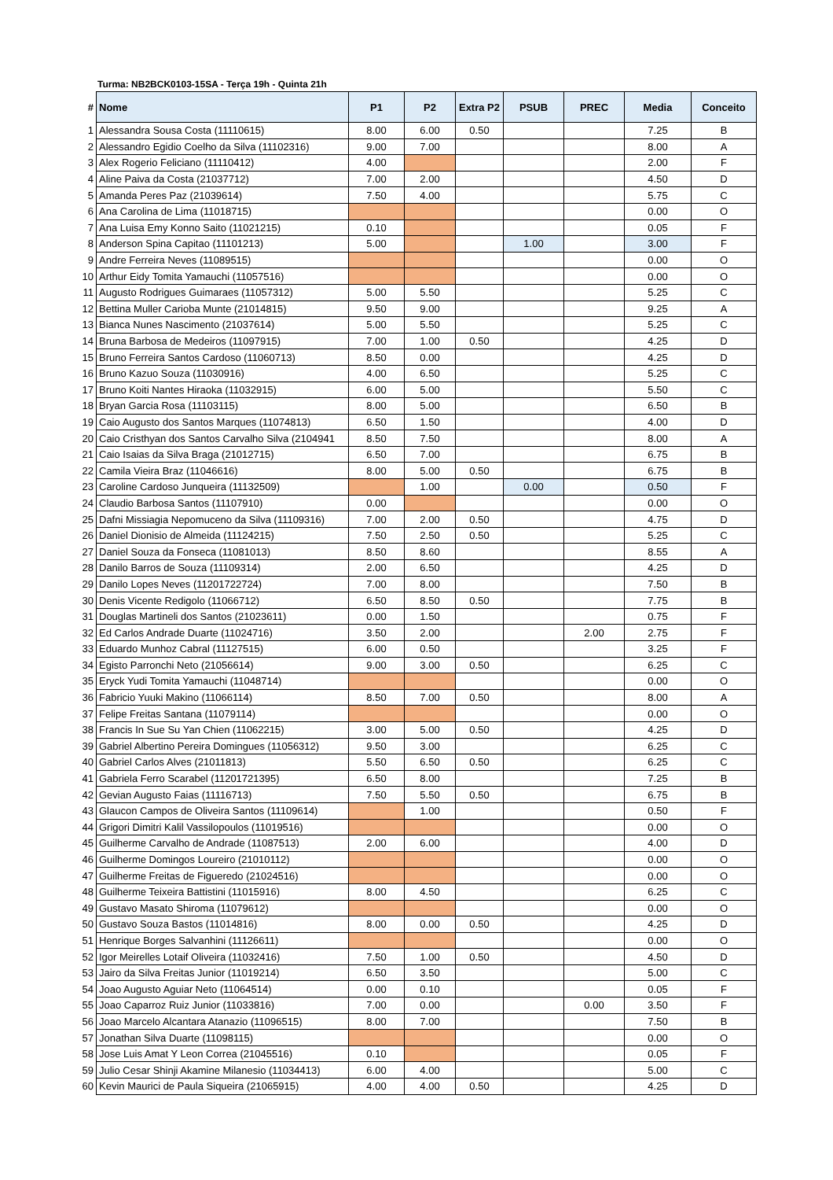Turma: NB2BCK0103-15SA - Terça 19h - Quinta 21h
| # | Nome | P1 | P2 | Extra P2 | PSUB | PREC | Media | Conceito |
| --- | --- | --- | --- | --- | --- | --- | --- | --- |
| 1 | Alessandra Sousa Costa (11110615) | 8.00 | 6.00 | 0.50 | | | 7.25 | B |
| 2 | Alessandro Egidio Coelho da Silva (11102316) | 9.00 | 7.00 | | | | 8.00 | A |
| 3 | Alex Rogerio Feliciano (11110412) | 4.00 | | | | | 2.00 | F |
| 4 | Aline Paiva da Costa (21037712) | 7.00 | 2.00 | | | | 4.50 | D |
| 5 | Amanda Peres Paz (21039614) | 7.50 | 4.00 | | | | 5.75 | C |
| 6 | Ana Carolina de Lima (11018715) | | | | | | 0.00 | O |
| 7 | Ana Luisa Emy Konno Saito (11021215) | 0.10 | | | | | 0.05 | F |
| 8 | Anderson Spina Capitao (11101213) | 5.00 | | | 1.00 | | 3.00 | F |
| 9 | Andre Ferreira Neves (11089515) | | | | | | 0.00 | O |
| 10 | Arthur Eidy Tomita Yamauchi (11057516) | | | | | | 0.00 | O |
| 11 | Augusto Rodrigues Guimaraes (11057312) | 5.00 | 5.50 | | | | 5.25 | C |
| 12 | Bettina Muller Carioba Munte (21014815) | 9.50 | 9.00 | | | | 9.25 | A |
| 13 | Bianca Nunes Nascimento (21037614) | 5.00 | 5.50 | | | | 5.25 | C |
| 14 | Bruna Barbosa de Medeiros (11097915) | 7.00 | 1.00 | 0.50 | | | 4.25 | D |
| 15 | Bruno Ferreira Santos Cardoso (11060713) | 8.50 | 0.00 | | | | 4.25 | D |
| 16 | Bruno Kazuo Souza (11030916) | 4.00 | 6.50 | | | | 5.25 | C |
| 17 | Bruno Koiti Nantes Hiraoka (11032915) | 6.00 | 5.00 | | | | 5.50 | C |
| 18 | Bryan Garcia Rosa (11103115) | 8.00 | 5.00 | | | | 6.50 | B |
| 19 | Caio Augusto dos Santos Marques (11074813) | 6.50 | 1.50 | | | | 4.00 | D |
| 20 | Caio Cristhyan dos Santos Carvalho Silva (2104941 | 8.50 | 7.50 | | | | 8.00 | A |
| 21 | Caio Isaias da Silva Braga (21012715) | 6.50 | 7.00 | | | | 6.75 | B |
| 22 | Camila Vieira Braz (11046616) | 8.00 | 5.00 | 0.50 | | | 6.75 | B |
| 23 | Caroline Cardoso Junqueira (11132509) | | 1.00 | | 0.00 | | 0.50 | F |
| 24 | Claudio Barbosa Santos (11107910) | 0.00 | | | | | 0.00 | O |
| 25 | Dafni Missiagia Nepomuceno da Silva (11109316) | 7.00 | 2.00 | 0.50 | | | 4.75 | D |
| 26 | Daniel Dionisio de Almeida (11124215) | 7.50 | 2.50 | 0.50 | | | 5.25 | C |
| 27 | Daniel Souza da Fonseca (11081013) | 8.50 | 8.60 | | | | 8.55 | A |
| 28 | Danilo Barros de Souza (11109314) | 2.00 | 6.50 | | | | 4.25 | D |
| 29 | Danilo Lopes Neves (11201722724) | 7.00 | 8.00 | | | | 7.50 | B |
| 30 | Denis Vicente Redigolo (11066712) | 6.50 | 8.50 | 0.50 | | | 7.75 | B |
| 31 | Douglas Martineli dos Santos (21023611) | 0.00 | 1.50 | | | | 0.75 | F |
| 32 | Ed Carlos Andrade Duarte (11024716) | 3.50 | 2.00 | | | 2.00 | 2.75 | F |
| 33 | Eduardo Munhoz Cabral (11127515) | 6.00 | 0.50 | | | | 3.25 | F |
| 34 | Egisto Parronchi Neto (21056614) | 9.00 | 3.00 | 0.50 | | | 6.25 | C |
| 35 | Eryck Yudi Tomita Yamauchi (11048714) | | | | | | 0.00 | O |
| 36 | Fabricio Yuuki Makino (11066114) | 8.50 | 7.00 | 0.50 | | | 8.00 | A |
| 37 | Felipe Freitas Santana (11079114) | | | | | | 0.00 | O |
| 38 | Francis In Sue Su Yan Chien (11062215) | 3.00 | 5.00 | 0.50 | | | 4.25 | D |
| 39 | Gabriel Albertino Pereira Domingues (11056312) | 9.50 | 3.00 | | | | 6.25 | C |
| 40 | Gabriel Carlos Alves (21011813) | 5.50 | 6.50 | 0.50 | | | 6.25 | C |
| 41 | Gabriela Ferro Scarabel (11201721395) | 6.50 | 8.00 | | | | 7.25 | B |
| 42 | Gevian Augusto Faias (11116713) | 7.50 | 5.50 | 0.50 | | | 6.75 | B |
| 43 | Glaucon Campos de Oliveira Santos (11109614) | | 1.00 | | | | 0.50 | F |
| 44 | Grigori Dimitri Kalil Vassilopoulos (11019516) | | | | | | 0.00 | O |
| 45 | Guilherme Carvalho de Andrade (11087513) | 2.00 | 6.00 | | | | 4.00 | D |
| 46 | Guilherme Domingos Loureiro (21010112) | | | | | | 0.00 | O |
| 47 | Guilherme Freitas de Figueredo (21024516) | | | | | | 0.00 | O |
| 48 | Guilherme Teixeira Battistini (11015916) | 8.00 | 4.50 | | | | 6.25 | C |
| 49 | Gustavo Masato Shiroma (11079612) | | | | | | 0.00 | O |
| 50 | Gustavo Souza Bastos (11014816) | 8.00 | 0.00 | 0.50 | | | 4.25 | D |
| 51 | Henrique Borges Salvanhini (11126611) | | | | | | 0.00 | O |
| 52 | Igor Meirelles Lotaif Oliveira (11032416) | 7.50 | 1.00 | 0.50 | | | 4.50 | D |
| 53 | Jairo da Silva Freitas Junior (11019214) | 6.50 | 3.50 | | | | 5.00 | C |
| 54 | Joao Augusto Aguiar Neto (11064514) | 0.00 | 0.10 | | | | 0.05 | F |
| 55 | Joao Caparroz Ruiz Junior (11033816) | 7.00 | 0.00 | | | 0.00 | 3.50 | F |
| 56 | Joao Marcelo Alcantara Atanazio (11096515) | 8.00 | 7.00 | | | | 7.50 | B |
| 57 | Jonathan Silva Duarte (11098115) | | | | | | 0.00 | O |
| 58 | Jose Luis Amat Y Leon Correa (21045516) | 0.10 | | | | | 0.05 | F |
| 59 | Julio Cesar Shinji Akamine Milanesio (11034413) | 6.00 | 4.00 | | | | 5.00 | C |
| 60 | Kevin Maurici de Paula Siqueira (21065915) | 4.00 | 4.00 | 0.50 | | | 4.25 | D |